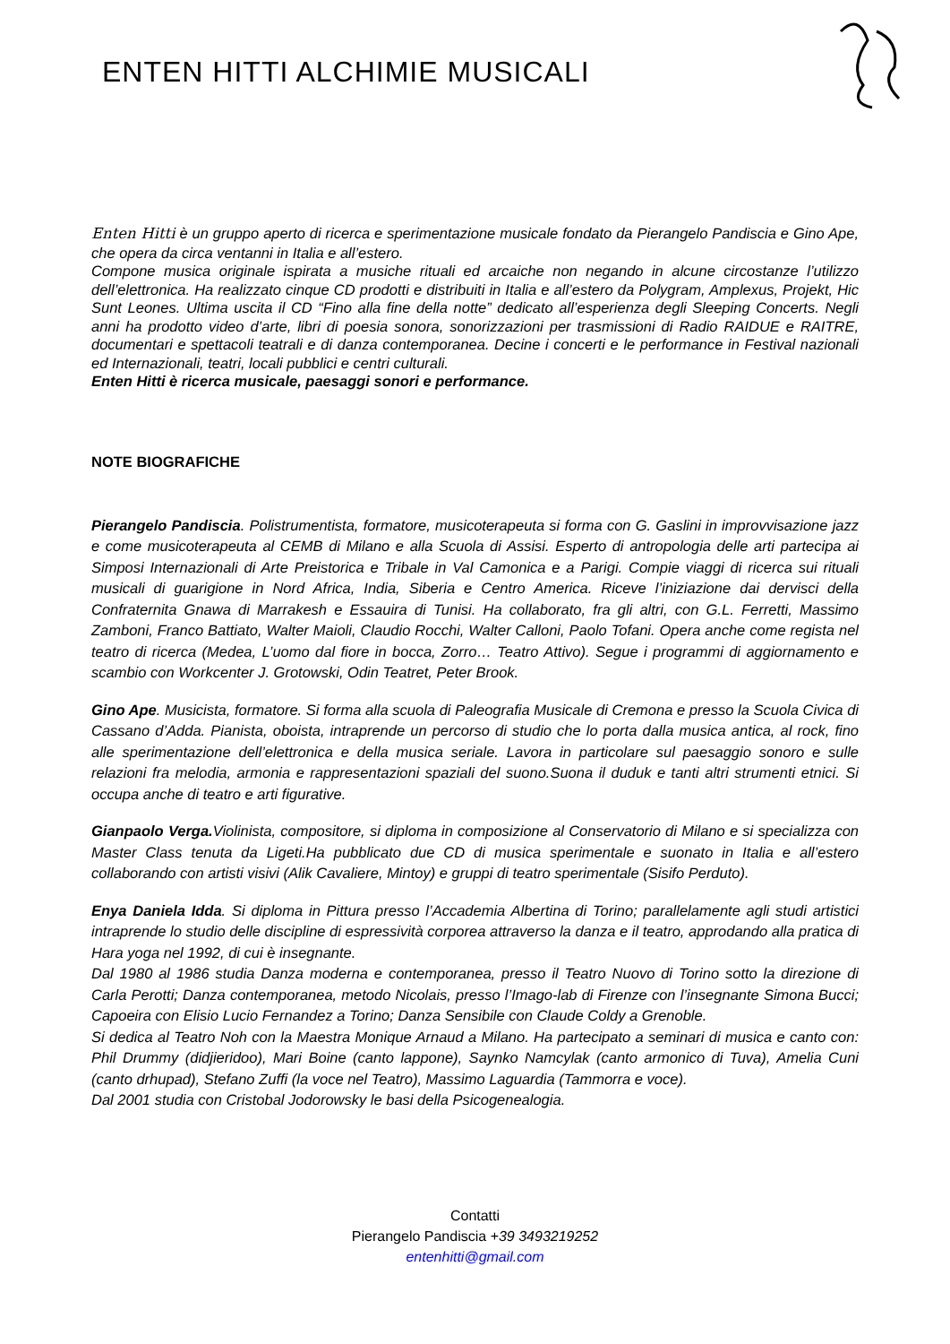ENTEN HITTI ALCHIMIE MUSICALI
Enten Hitti è un gruppo aperto di ricerca e sperimentazione musicale fondato da Pierangelo Pandiscia e Gino Ape, che opera da circa ventanni in Italia e all’estero.
Compone musica originale ispirata a musiche rituali ed arcaiche non negando in alcune circostanze l’utilizzo dell’elettronica. Ha realizzato cinque CD prodotti e distribuiti in Italia e all’estero da Polygram, Amplexus, Projekt, Hic Sunt Leones. Ultima uscita il CD “Fino alla fine della notte” dedicato all’esperienza degli Sleeping Concerts. Negli anni ha prodotto video d’arte, libri di poesia sonora, sonorizzazioni per trasmissioni di Radio RAIDUE e RAITRE, documentari e spettacoli teatrali e di danza contemporanea. Decine i concerti e le performance in Festival nazionali ed Internazionali, teatri, locali pubblici e centri culturali.
Enten Hitti è ricerca musicale, paesaggi sonori e performance.
NOTE BIOGRAFICHE
Pierangelo Pandiscia. Polistrumentista, formatore, musicoterapeuta si forma con G. Gaslini in improvvisazione jazz e come musicoterapeuta al CEMB di Milano e alla Scuola di Assisi. Esperto di antropologia delle arti partecipa ai Simposi Internazionali di Arte Preistorica e Tribale in Val Camonica e a Parigi. Compie viaggi di ricerca sui rituali musicali di guarigione in Nord Africa, India, Siberia e Centro America. Riceve l’iniziazione dai dervisci della Confraternita Gnawa di Marrakesh e Essauira di Tunisi. Ha collaborato, fra gli altri, con G.L. Ferretti, Massimo Zamboni, Franco Battiato, Walter Maioli, Claudio Rocchi, Walter Calloni, Paolo Tofani. Opera anche come regista nel teatro di ricerca (Medea, L’uomo dal fiore in bocca, Zorro… Teatro Attivo). Segue i programmi di aggiornamento e scambio con Workcenter J. Grotowski, Odin Teatret, Peter Brook.
Gino Ape. Musicista, formatore. Si forma alla scuola di Paleografia Musicale di Cremona e presso la Scuola Civica di Cassano d’Adda. Pianista, oboista, intraprende un percorso di studio che lo porta dalla musica antica, al rock, fino alle sperimentazione dell’elettronica e della musica seriale. Lavora in particolare sul paesaggio sonoro e sulle relazioni fra melodia, armonia e rappresentazioni spaziali del suono.Suona il duduk e tanti altri strumenti etnici. Si occupa anche di teatro e arti figurative.
Gianpaolo Verga. Violinista, compositore, si diploma in composizione al Conservatorio di Milano e si specializza con Master Class tenuta da Ligeti.Ha pubblicato due CD di musica sperimentale e suonato in Italia e all’estero collaborando con artisti visivi (Alik Cavaliere, Mintoy) e gruppi di teatro sperimentale (Sisifo Perduto).
Enya Daniela Idda. Si diploma in Pittura presso l’Accademia Albertina di Torino; parallelamente agli studi artistici intraprende lo studio delle discipline di espressività corporea attraverso la danza e il teatro, approdando alla pratica di Hara yoga nel 1992, di cui è insegnante.
Dal 1980 al 1986 studia Danza moderna e contemporanea, presso il Teatro Nuovo di Torino sotto la direzione di Carla Perotti; Danza contemporanea, metodo Nicolais, presso l’Imago-lab di Firenze con l’insegnante Simona Bucci; Capoeira con Elisio Lucio Fernandez a Torino; Danza Sensibile con Claude Coldy a Grenoble.
Si dedica al Teatro Noh con la Maestra Monique Arnaud a Milano. Ha partecipato a seminari di musica e canto con: Phil Drummy (didjieridoo), Mari Boine (canto lappone), Saynko Namcylak (canto armonico di Tuva), Amelia Cuni (canto drhupad), Stefano Zuffi (la voce nel Teatro), Massimo Laguardia (Tammorra e voce).
Dal 2001 studia con Cristobal Jodorowsky le basi della Psicogenealogia.
Contatti
Pierangelo Pandiscia +39 3493219252
entenhitti@gmail.com